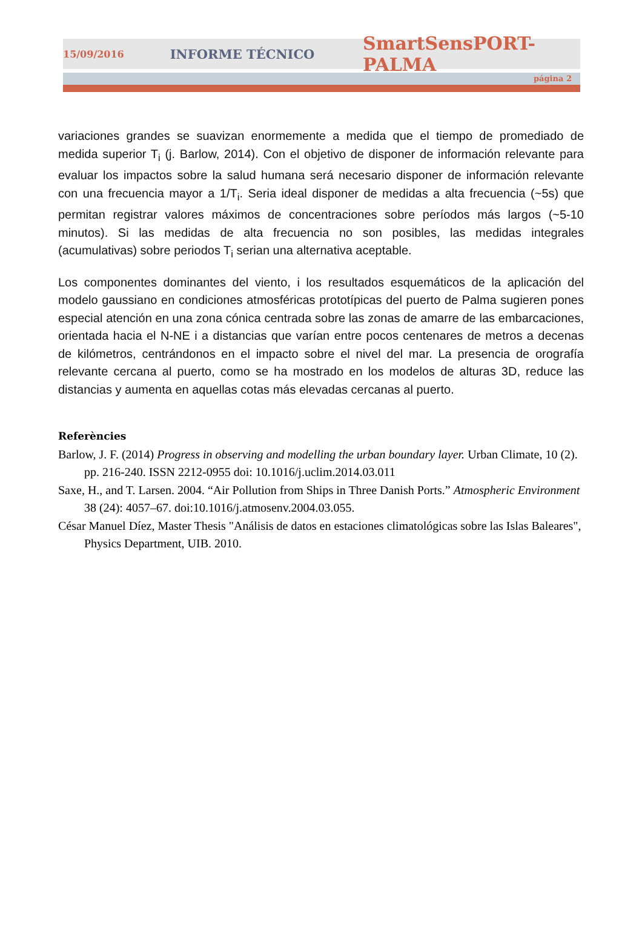15/09/2016 INFORME TÉCNICO SmartSensPORT-PALMA
página 2
variaciones grandes se suavizan enormemente a medida que el tiempo de promediado de medida superior T<sub>i</sub> (j. Barlow, 2014). Con el objetivo de disponer de información relevante para evaluar los impactos sobre la salud humana será necesario disponer de información relevante con una frecuencia mayor a 1/T<sub>i</sub>. Seria ideal disponer de medidas a alta frecuencia (~5s) que permitan registrar valores máximos de concentraciones sobre períodos más largos (~5-10 minutos). Si las medidas de alta frecuencia no son posibles, las medidas integrales (acumulativas) sobre periodos T<sub>i</sub> serian una alternativa aceptable.
Los componentes dominantes del viento, i los resultados esquemáticos de la aplicación del modelo gaussiano en condiciones atmosféricas prototípicas del puerto de Palma sugieren pones especial atención en una zona cónica centrada sobre las zonas de amarre de las embarcaciones, orientada hacia el N-NE i a distancias que varían entre pocos centenares de metros a decenas de kilómetros, centrándonos en el impacto sobre el nivel del mar. La presencia de orografía relevante cercana al puerto, como se ha mostrado en los modelos de alturas 3D, reduce las distancias y aumenta en aquellas cotas más elevadas cercanas al puerto.
Referències
Barlow, J. F. (2014) Progress in observing and modelling the urban boundary layer. Urban Climate, 10 (2). pp. 216-240. ISSN 2212-0955 doi: 10.1016/j.uclim.2014.03.011
Saxe, H., and T. Larsen. 2004. “Air Pollution from Ships in Three Danish Ports.” Atmospheric Environment 38 (24): 4057–67. doi:10.1016/j.atmosenv.2004.03.055.
César Manuel Díez, Master Thesis "Análisis de datos en estaciones climatológicas sobre las Islas Baleares", Physics Department, UIB. 2010.